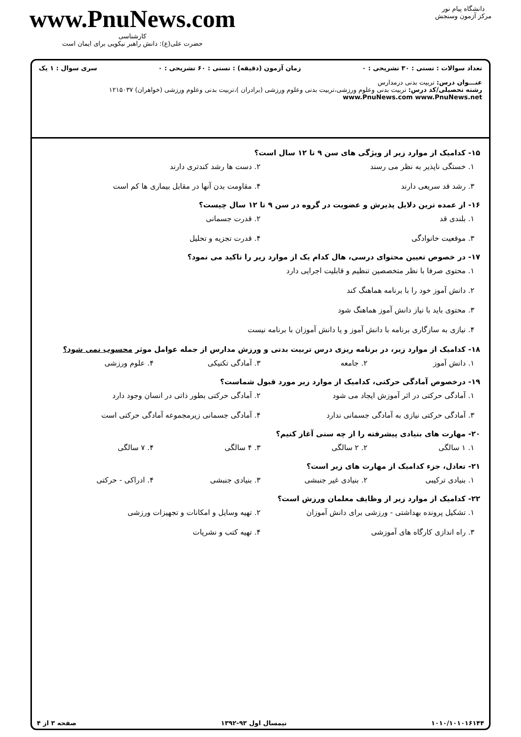دانشگاه پیام نور
مرکز آزمون وسنجش
www.PnuNews.com
کارشناسی
حضرت علی(ع): دانش راهبر نیکویی برای ایمان است
تعداد سوالات : تستی : ۳۰ تشریحی : ۰ زمان آزمون (دقیقه) : تستی : ۶۰ تشریحی : ۰ سری سوال : ۱ یک
عنـــوان درس: تربیت بدنی درمدارس
رشته تحصیلی/کد درس: تربیت بدنی وعلوم ورزشی،تربیت بدنی وعلوم ورزشی (برادران )،تربیت بدنی وعلوم ورزشی (خواهران) ۱۲۱۵۰۳۷ www.PnuNews.com www.PnuNews.net
۱۵- کدامیک از موارد زیر از ویژگی های سن ۹ تا ۱۲ سال است؟
۱. خستگی ناپذیر به نظر می رسند
۲. دست ها رشد کندتری دارند
۳. رشد قد سریعی دارند
۴. مقاومت بدن آنها در مقابل بیماری ها کم است
۱۶- از عمده ترین دلایل پذیرش و عضویت در گروه در سن ۹ تا ۱۲ سال چیست؟
۱. بلندی قد
۲. قدرت جسمانی
۳. موقعیت خانوادگی
۴. قدرت تجزیه و تحلیل
۱۷- در خصوص تعیین محتوای درسی، هال کدام یک از موارد زیر را تاکید می نمود؟
۱. محتوی صرفا با نظر متخصصین تنظیم و قابلیت اجرایی دارد
۲. دانش آموز خود را با برنامه هماهنگ کند
۳. محتوی باید با نیاز دانش آموز هماهنگ شود
۴. نیازی به سازگاری برنامه با دانش آموز و یا دانش آموزان با برنامه نیست
۱۸- کدامیک از موارد زیر، در برنامه ریزی درس تربیت بدنی و ورزش مدارس از جمله عوامل موثر محسوب نمی شود؟
۱. دانش آموز
۲. جامعه
۳. آمادگی تکنیکی
۴. علوم ورزشی
۱۹- درخصوص آمادگی حرکتی، کدامیک از موارد زیر مورد قبول شماست؟
۱. آمادگی حرکتی در اثر آموزش ایجاد می شود
۲. آمادگی حرکتی بطور ذاتی در انسان وجود دارد
۳. آمادگی حرکتی نیازی به آمادگی جسمانی ندارد
۴. آمادگی جسمانی زیرمجموعه آمادگی حرکتی است
۲۰- مهارت های بنیادی پیشرفته را از چه سنی آغاز کنیم؟
۱. ۱ سالگی
۲. ۲ سالگی
۳. ۴ سالگی
۴. ۷ سالگی
۲۱- تعادل، جزء کدامیک از مهارت های زیر است؟
۱. بنیادی ترکیبی
۲. بنیادی غیر جنبشی
۳. بنیادی جنبشی
۴. ادراکی - حرکتی
۲۲- کدامیک از موارد زیر از وظایف معلمان ورزش است؟
۱. تشکیل پرونده بهداشتی - ورزشی برای دانش آموزان
۲. تهیه وسایل و امکانات و تجهیزات ورزشی
۳. راه اندازی کارگاه های آموزشی
۴. تهیه کتب و نشریات
۱۰۱۰/۱۰۱۰۱۶۱۴۴ نیمسال اول ۹۳-۱۳۹۲ صفحه ۳ از ۴